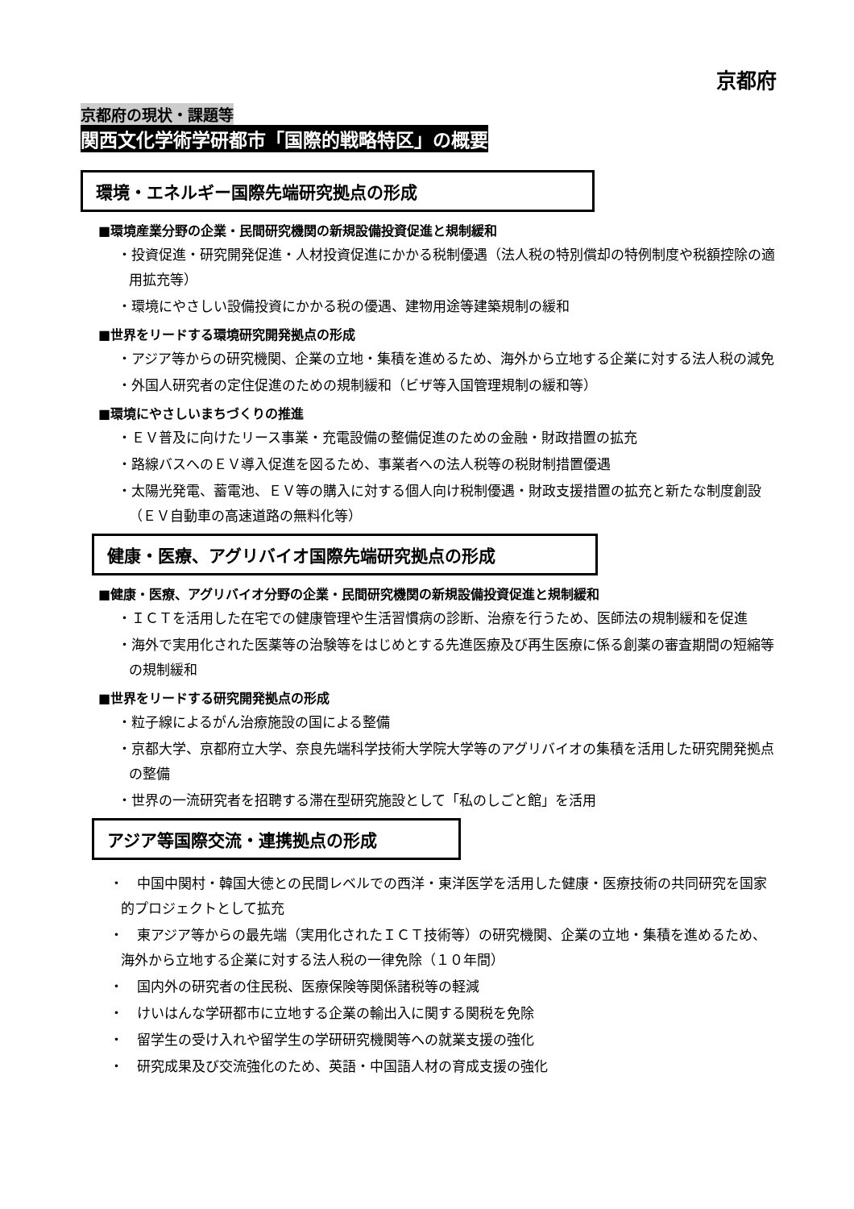京都府
京都府の現状・課題等
関西文化学術学研都市「国際的戦略特区」の概要
環境・エネルギー国際先端研究拠点の形成
■環境産業分野の企業・民間研究機関の新規設備投資促進と規制緩和
・投資促進・研究開発促進・人材投資促進にかかる税制優遇（法人税の特別償却の特例制度や税額控除の適用拡充等）
・環境にやさしい設備投資にかかる税の優遇、建物用途等建築規制の緩和
■世界をリードする環境研究開発拠点の形成
・アジア等からの研究機関、企業の立地・集積を進めるため、海外から立地する企業に対する法人税の減免
・外国人研究者の定住促進のための規制緩和（ビザ等入国管理規制の緩和等）
■環境にやさしいまちづくりの推進
・ＥＶ普及に向けたリース事業・充電設備の整備促進のための金融・財政措置の拡充
・路線バスへのＥＶ導入促進を図るため、事業者への法人税等の税財制措置優遇
・太陽光発電、蓄電池、ＥＶ等の購入に対する個人向け税制優遇・財政支援措置の拡充と新たな制度創設（ＥＶ自動車の高速道路の無料化等）
健康・医療、アグリバイオ国際先端研究拠点の形成
■健康・医療、アグリバイオ分野の企業・民間研究機関の新規設備投資促進と規制緩和
・ＩＣＴを活用した在宅での健康管理や生活習慣病の診断、治療を行うため、医師法の規制緩和を促進
・海外で実用化された医薬等の治験等をはじめとする先進医療及び再生医療に係る創薬の審査期間の短縮等の規制緩和
■世界をリードする研究開発拠点の形成
・粒子線によるがん治療施設の国による整備
・京都大学、京都府立大学、奈良先端科学技術大学院大学等のアグリバイオの集積を活用した研究開発拠点の整備
・世界の一流研究者を招聘する滞在型研究施設として「私のしごと館」を活用
アジア等国際交流・連携拠点の形成
・　中国中関村・韓国大徳との民間レベルでの西洋・東洋医学を活用した健康・医療技術の共同研究を国家的プロジェクトとして拡充
・　東アジア等からの最先端（実用化されたＩＣＴ技術等）の研究機関、企業の立地・集積を進めるため、海外から立地する企業に対する法人税の一律免除（１０年間）
・　国内外の研究者の住民税、医療保険等関係諸税等の軽減
・　けいはんな学研都市に立地する企業の輸出入に関する関税を免除
・　留学生の受け入れや留学生の学研研究機関等への就業支援の強化
・　研究成果及び交流強化のため、英語・中国語人材の育成支援の強化